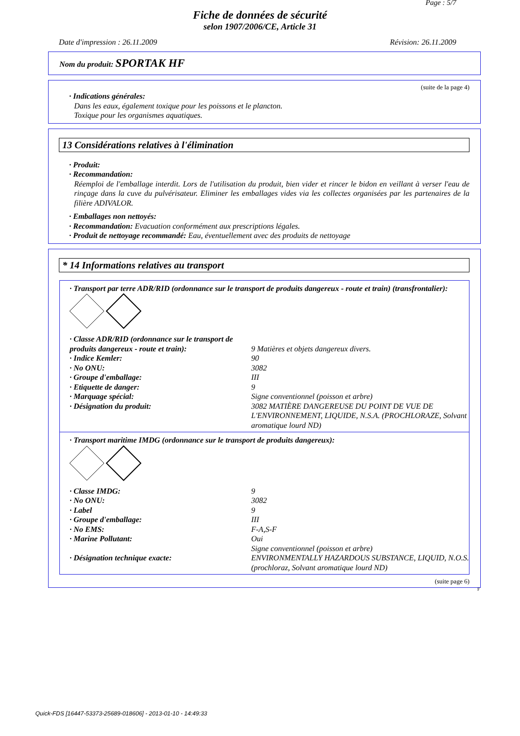Page : 5/7
Fiche de données de sécurité
selon 1907/2006/CE, Article 31
Date d'impression : 26.11.2009 Révision: 26.11.2009
Nom du produit: SPORTAK HF
(suite de la page 4)
· Indications générales:
Dans les eaux, également toxique pour les poissons et le plancton.
Toxique pour les organismes aquatiques.
13 Considérations relatives à l'élimination
· Produit:
· Recommandation:
Réemploi de l'emballage interdit. Lors de l'utilisation du produit, bien vider et rincer le bidon en veillant à verser l'eau de rinçage dans la cuve du pulvérisateur. Eliminer les emballages vides via les collectes organisées par les partenaires de la filière ADIVALOR.
· Emballages non nettoyés:
· Recommandation: Evacuation conformément aux prescriptions légales.
· Produit de nettoyage recommandé: Eau, éventuellement avec des produits de nettoyage
* 14 Informations relatives au transport
· Transport par terre ADR/RID (ordonnance sur le transport de produits dangereux - route et train) (transfrontalier):
| · Classe ADR/RID (ordonnance sur le transport de produits dangereux - route et train): | 9 Matières et objets dangereux divers. |
| · Indice Kemler: | 90 |
| · No ONU: | 3082 |
| · Groupe d'emballage: | III |
| · Etiquette de danger: | 9 |
| · Marquage spécial: | Signe conventionnel (poisson et arbre) |
| · Désignation du produit: | 3082 MATIÈRE DANGEREUSE DU POINT DE VUE DE L'ENVIRONNEMENT, LIQUIDE, N.S.A. (PROCHLORAZE, Solvant aromatique lourd ND) |
· Transport maritime IMDG (ordonnance sur le transport de produits dangereux):
| · Classe IMDG: | 9 |
| · No ONU: | 3082 |
| · Label | 9 |
| · Groupe d'emballage: | III |
| · No EMS: | F-A,S-F |
| · Marine Pollutant: | Oui Signe conventionnel (poisson et arbre) |
| · Désignation technique exacte: | ENVIRONMENTALLY HAZARDOUS SUBSTANCE, LIQUID, N.O.S. (prochloraz, Solvant aromatique lourd ND) |
(suite page 6)
F
Quick-FDS [16447-53373-25689-018606] - 2013-01-10 - 14:49:33